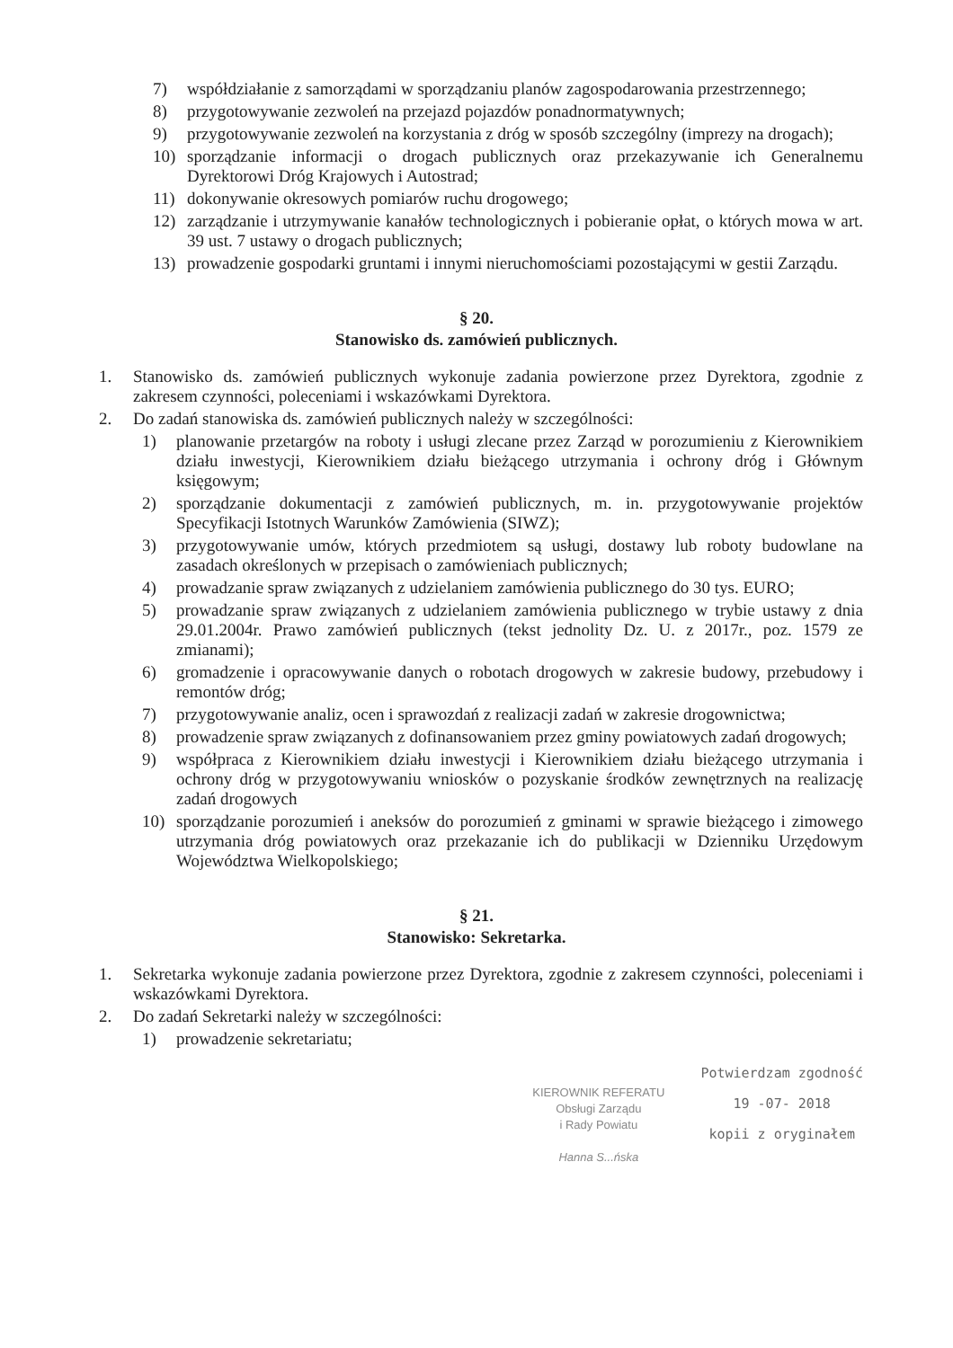7) współdziałanie z samorządami w sporządzaniu planów zagospodarowania przestrzennego;
8) przygotowywanie zezwoleń na przejazd pojazdów ponadnormatywnych;
9) przygotowywanie zezwoleń na korzystania z dróg w sposób szczególny (imprezy na drogach);
10) sporządzanie informacji o drogach publicznych oraz przekazywanie ich Generalnemu Dyrektorowi Dróg Krajowych i Autostrad;
11) dokonywanie okresowych pomiarów ruchu drogowego;
12) zarządzanie i utrzymywanie kanałów technologicznych i pobieranie opłat, o których mowa w art. 39 ust. 7 ustawy o drogach publicznych;
13) prowadzenie gospodarki gruntami i innymi nieruchomościami pozostającymi w gestii Zarządu.
§ 20.
Stanowisko ds. zamówień publicznych.
1. Stanowisko ds. zamówień publicznych wykonuje zadania powierzone przez Dyrektora, zgodnie z zakresem czynności, poleceniami i wskazówkami Dyrektora.
2. Do zadań stanowiska ds. zamówień publicznych należy w szczególności:
1) planowanie przetargów na roboty i usługi zlecane przez Zarząd w porozumieniu z Kierownikiem działu inwestycji, Kierownikiem działu bieżącego utrzymania i ochrony dróg i Głównym księgowym;
2) sporządzanie dokumentacji z zamówień publicznych, m. in. przygotowywanie projektów Specyfikacji Istotnych Warunków Zamówienia (SIWZ);
3) przygotowywanie umów, których przedmiotem są usługi, dostawy lub roboty budowlane na zasadach określonych w przepisach o zamówieniach publicznych;
4) prowadzanie spraw związanych z udzielaniem zamówienia publicznego do 30 tys. EURO;
5) prowadzanie spraw związanych z udzielaniem zamówienia publicznego w trybie ustawy z dnia 29.01.2004r. Prawo zamówień publicznych (tekst jednolity Dz. U. z 2017r., poz. 1579 ze zmianami);
6) gromadzenie i opracowywanie danych o robotach drogowych w zakresie budowy, przebudowy i remontów dróg;
7) przygotowywanie analiz, ocen i sprawozdań z realizacji zadań w zakresie drogownictwa;
8) prowadzenie spraw związanych z dofinansowaniem przez gminy powiatowych zadań drogowych;
9) współpraca z Kierownikiem działu inwestycji i Kierownikiem działu bieżącego utrzymania i ochrony dróg w przygotowywaniu wniosków o pozyskanie środków zewnętrznych na realizację zadań drogowych
10) sporządzanie porozumień i aneksów do porozumień z gminami w sprawie bieżącego i zimowego utrzymania dróg powiatowych oraz przekazanie ich do publikacji w Dzienniku Urzędowym Województwa Wielkopolskiego;
§ 21.
Stanowisko: Sekretarka.
1. Sekretarka wykonuje zadania powierzone przez Dyrektora, zgodnie z zakresem czynności, poleceniami i wskazówkami Dyrektora.
2. Do zadań Sekretarki należy w szczególności:
1) prowadzenie sekretariatu;
KIEROWNIK REFERATU
Obsługi Zarządu
i Rady Powiatu
Hanna S...ńska
Potwierdzam zgodność
19 -07- 2018
kopii z oryginałem